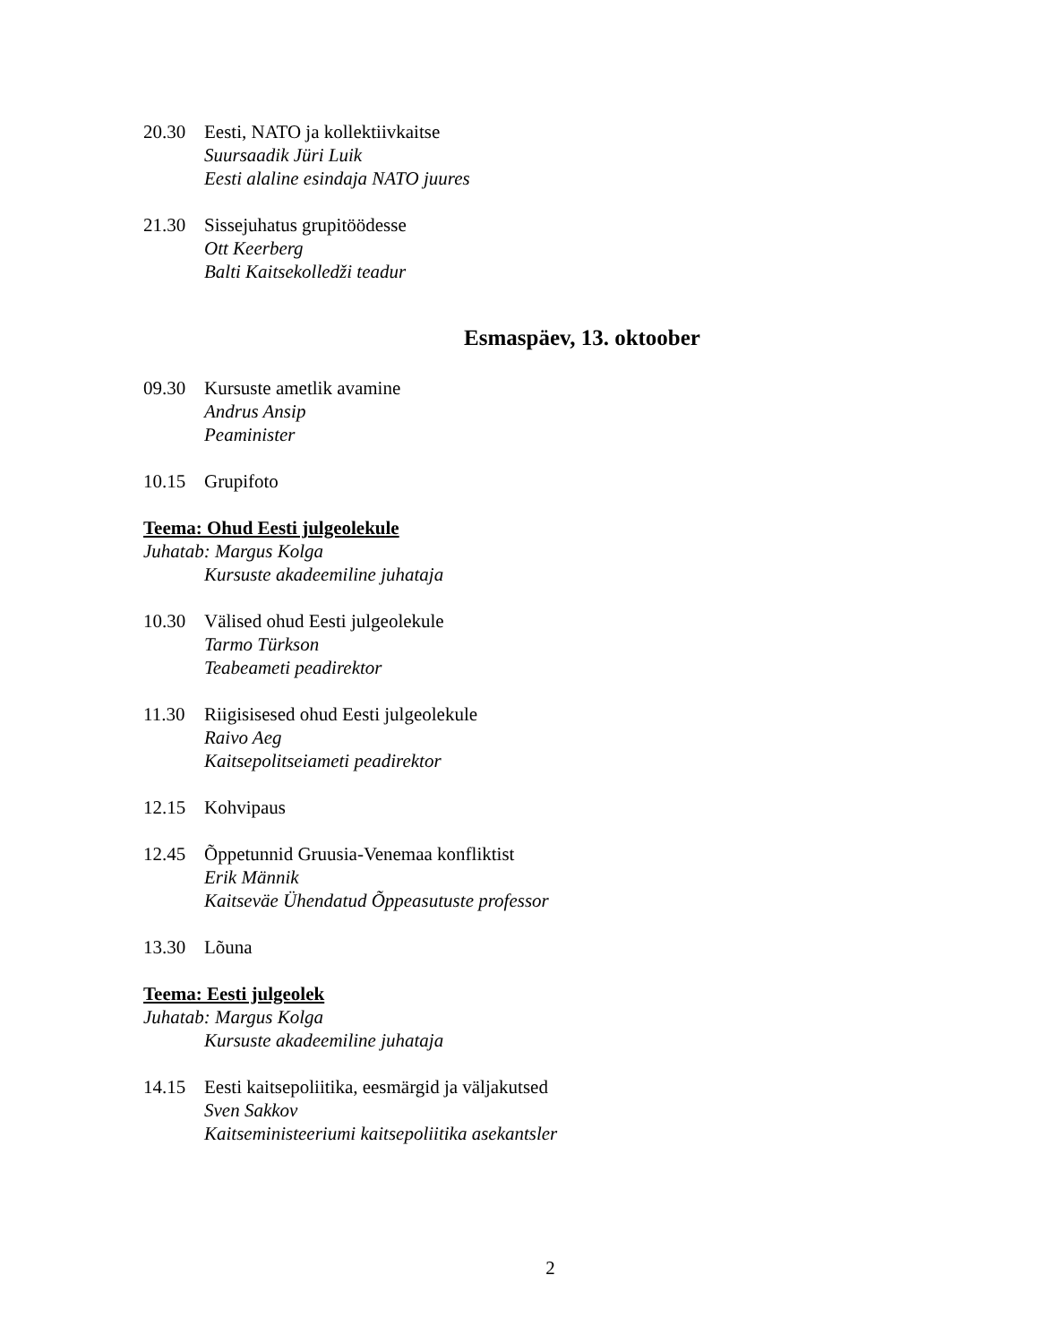20.30 Eesti, NATO ja kollektiivkaitse
Suursaadik Jüri Luik
Eesti alaline esindaja NATO juures
21.30 Sissejuhatus grupitöödesse
Ott Keerberg
Balti Kaitsekolledži teadur
Esmaspäev, 13. oktoober
09.30 Kursuste ametlik avamine
Andrus Ansip
Peaminister
10.15 Grupifoto
Teema: Ohud Eesti julgeolekule
Juhatab: Margus Kolga
Kursuste akadeemiline juhataja
10.30 Välised ohud Eesti julgeolekule
Tarmo Türkson
Teabeameti peadirektor
11.30 Riigisisesed ohud Eesti julgeolekule
Raivo Aeg
Kaitsepolitseiameti peadirektor
12.15 Kohvipaus
12.45 Õppetunnid Gruusia-Venemaa konfliktist
Erik Männik
Kaitseväe Ühendatud Õppeasutuste professor
13.30 Lõuna
Teema: Eesti julgeolek
Juhatab: Margus Kolga
Kursuste akadeemiline juhataja
14.15 Eesti kaitsepoliitika, eesmärgid ja väljakutsed
Sven Sakkov
Kaitseministeeriumi kaitsepoliitika asekantsler
2